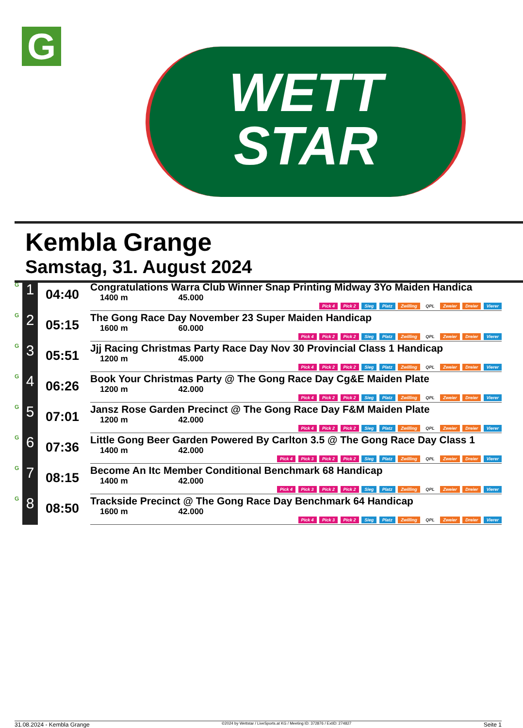G
WETT
STAR
Kembla Grange
Samstag, 31. August 2024
| G | 1 | 04:40 | Congratulations Warra Club Winner Snap Printing Midway 3Yo Maiden Handica 1400 m 45.000 Pick 4 Pick 2 Sieg Platz Zwilling QPL Zweier Dreier Vierer |
| G | 2 | 05:15 | The Gong Race Day November 23 Super Maiden Handicap 1600 m 60.000 Pick 4 Pick 2 Pick 2 Sieg Platz Zwilling QPL Zweier Dreier Vierer |
| G | 3 | 05:51 | Jjj Racing Christmas Party Race Day Nov 30 Provincial Class 1 Handicap 1200 m 45.000 Pick 4 Pick 2 Pick 2 Sieg Platz Zwilling QPL Zweier Dreier Vierer |
| G | 4 | 06:26 | Book Your Christmas Party @ The Gong Race Day Cg&E Maiden Plate 1200 m 42.000 Pick 4 Pick 2 Pick 2 Sieg Platz Zwilling QPL Zweier Dreier Vierer |
| G | 5 | 07:01 | Jansz Rose Garden Precinct @ The Gong Race Day F&M Maiden Plate 1200 m 42.000 Pick 4 Pick 2 Pick 2 Sieg Platz Zwilling QPL Zweier Dreier Vierer |
| G | 6 | 07:36 | Little Gong Beer Garden Powered By Carlton 3.5 @ The Gong Race Day Class 1 1400 m 42.000 Pick 4 Pick 3 Pick 2 Pick 2 Sieg Platz Zwilling QPL Zweier Dreier Vierer |
| G | 7 | 08:15 | Become An Itc Member Conditional Benchmark 68 Handicap 1400 m 42.000 Pick 4 Pick 3 Pick 2 Pick 2 Sieg Platz Zwilling QPL Zweier Dreier Vierer |
| G | 8 | 08:50 | Trackside Precinct @ The Gong Race Day Benchmark 64 Handicap 1600 m 42.000 Pick 4 Pick 3 Pick 2 Sieg Platz Zwilling QPL Zweier Dreier Vierer |
31.08.2024 - Kembla Grange ©2024 by Wettstar / LiveSports.at KG / Meeting ID: 372876 / ExtID: 274827 Seite 1